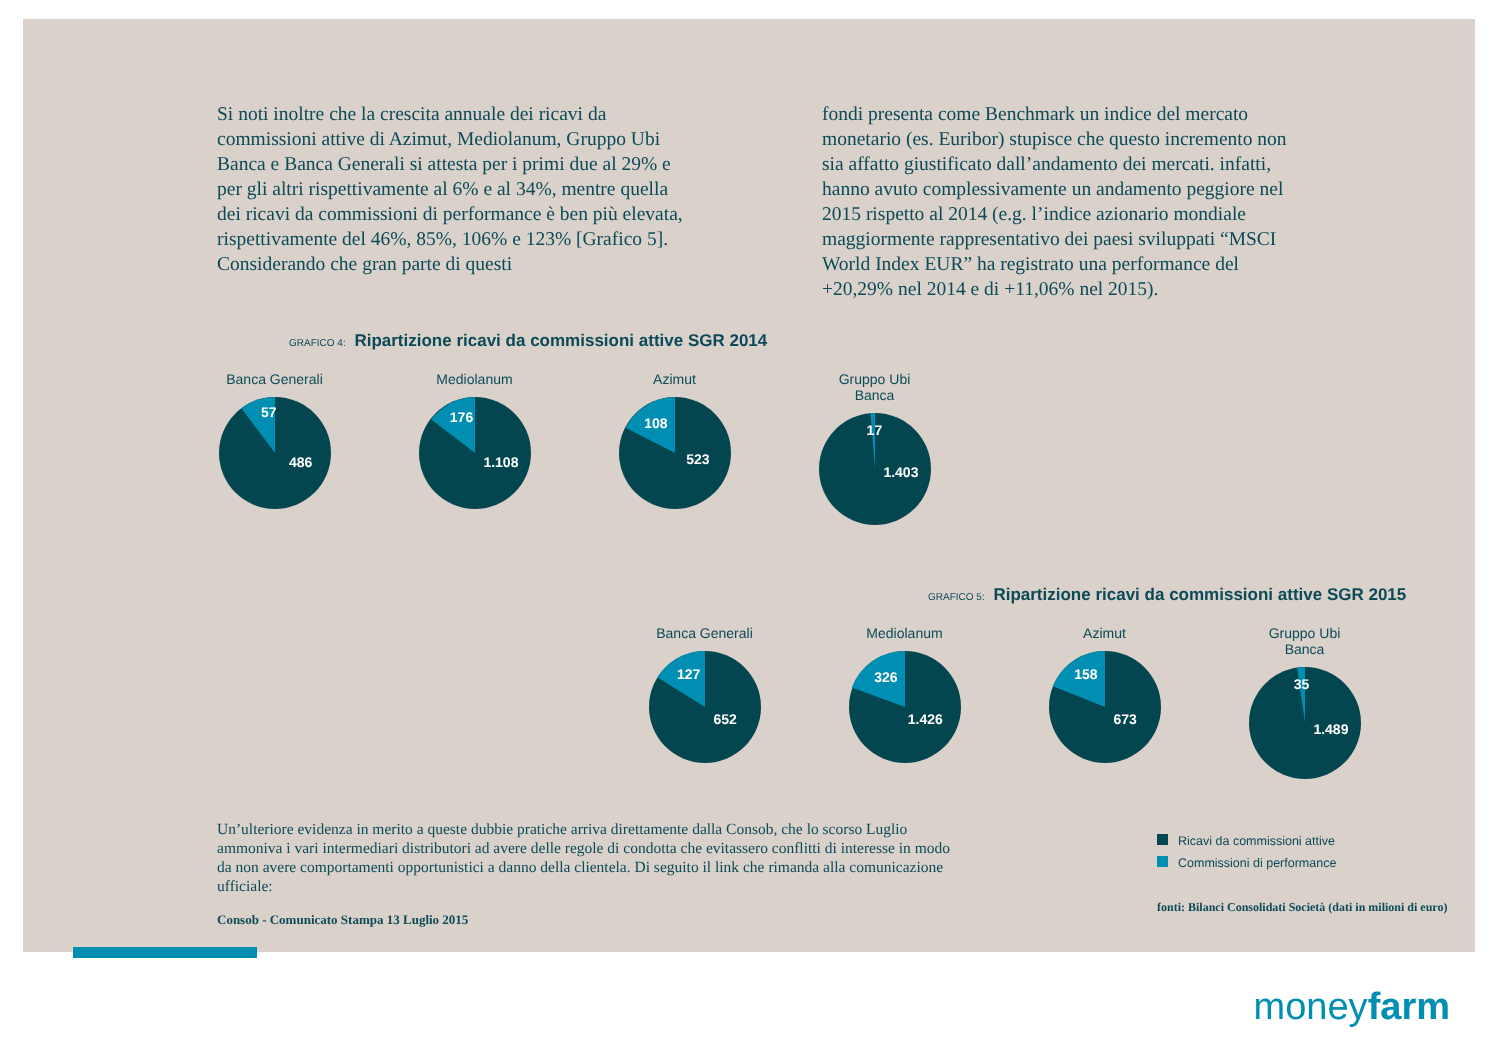Si noti inoltre che la crescita annuale dei ricavi da commissioni attive di Azimut, Mediolanum, Gruppo Ubi Banca e Banca Generali si attesta per i primi due al 29% e per gli altri rispettivamente al 6% e al 34%, mentre quella dei ricavi da commissioni di performance è ben più elevata, rispettivamente del 46%, 85%, 106% e 123% [Grafico 5]. Considerando che gran parte di questi
fondi presenta come Benchmark un indice del mercato monetario (es. Euribor) stupisce che questo incremento non sia affatto giustificato dall’andamento dei mercati. infatti, hanno avuto complessivamente un andamento peggiore nel 2015 rispetto al 2014 (e.g. l’indice azionario mondiale maggiormente rappresentativo dei paesi sviluppati “MSCI World Index EUR” ha registrato una performance del +20,29% nel 2014 e di +11,06% nel 2015).
GRAFICO 4: Ripartizione ricavi da commissioni attive SGR 2014
Banca Generali
57
486
Mediolanum
176
1.108
Azimut
108
523
Gruppo Ubi Banca
17
1.403
GRAFICO 5: Ripartizione ricavi da commissioni attive SGR 2015
Banca Generali
127
652
Mediolanum
326
1.426
Azimut
158
673
Gruppo Ubi Banca
35
1.489
Un’ulteriore evidenza in merito a queste dubbie pratiche arriva direttamente dalla Consob, che lo scorso Luglio ammoniva i vari intermediari distributori ad avere delle regole di condotta che evitassero conflitti di interesse in modo da non avere comportamenti opportunistici a danno della clientela. Di seguito il link che rimanda alla comunicazione ufficiale:
Consob - Comunicato Stampa 13 Luglio 2015
Ricavi da commissioni attive
Commissioni di performance
fonti: Bilanci Consolidati Società (dati in milioni di euro)
moneyfarm